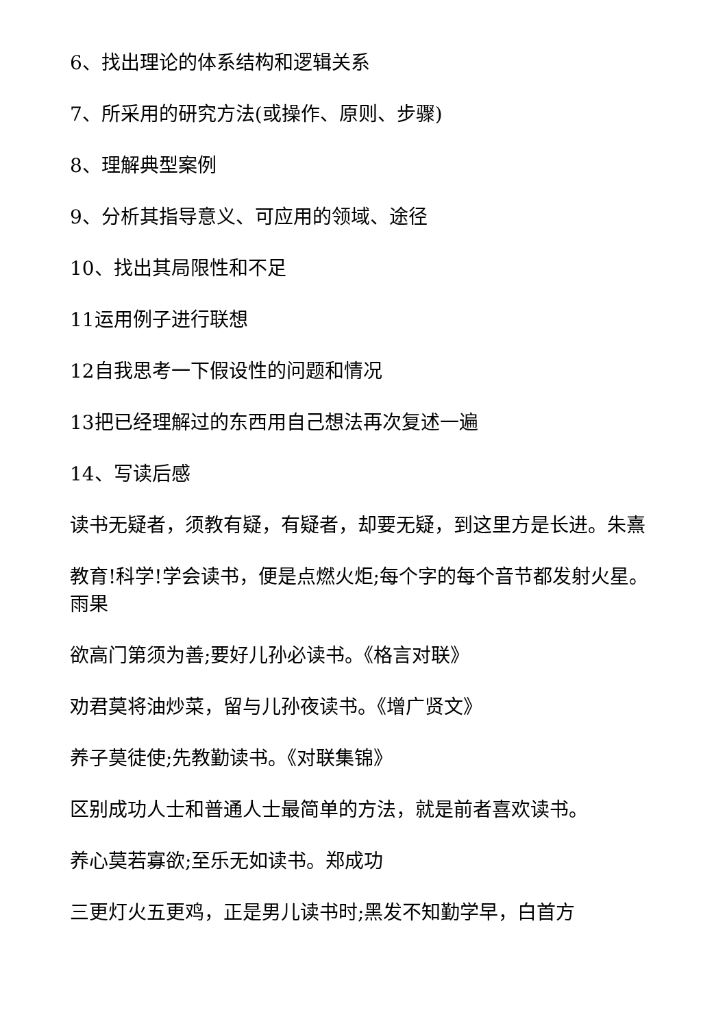6、找出理论的体系结构和逻辑关系
7、所采用的研究方法(或操作、原则、步骤)
8、理解典型案例
9、分析其指导意义、可应用的领域、途径
10、找出其局限性和不足
11运用例子进行联想
12自我思考一下假设性的问题和情况
13把已经理解过的东西用自己想法再次复述一遍
14、写读后感
读书无疑者，须教有疑，有疑者，却要无疑，到这里方是长进。朱熹
教育!科学!学会读书，便是点燃火炬;每个字的每个音节都发射火星。雨果
欲高门第须为善;要好儿孙必读书。《格言对联》
劝君莫将油炒菜，留与儿孙夜读书。《增广贤文》
养子莫徒使;先教勤读书。《对联集锦》
区别成功人士和普通人士最简单的方法，就是前者喜欢读书。
养心莫若寡欲;至乐无如读书。郑成功
三更灯火五更鸡，正是男儿读书时;黑发不知勤学早，白首方